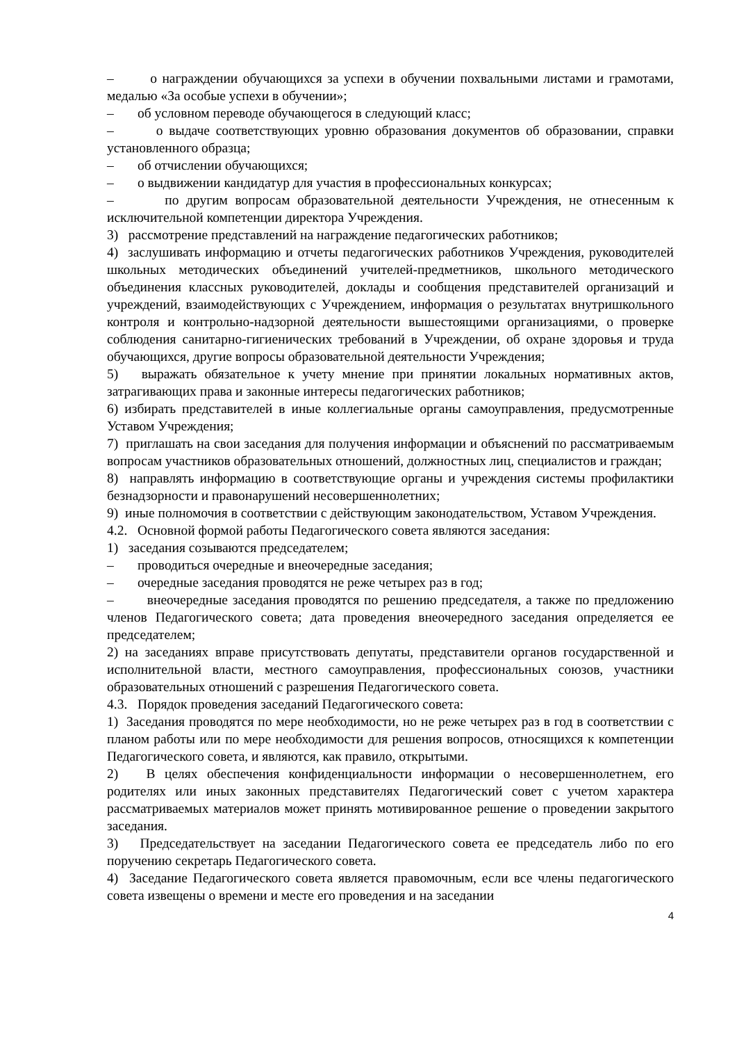– о награждении обучающихся за успехи в обучении похвальными листами и грамотами, медалью «За особые успехи в обучении»;
– об условном переводе обучающегося в следующий класс;
– о выдаче соответствующих уровню образования документов об образовании, справки установленного образца;
– об отчислении обучающихся;
– о выдвижении кандидатур для участия в профессиональных конкурсах;
– по другим вопросам образовательной деятельности Учреждения, не отнесенным к исключительной компетенции директора Учреждения.
3) рассмотрение представлений на награждение педагогических работников;
4) заслушивать информацию и отчеты педагогических работников Учреждения, руководителей школьных методических объединений учителей-предметников, школьного методического объединения классных руководителей, доклады и сообщения представителей организаций и учреждений, взаимодействующих с Учреждением, информация о результатах внутришкольного контроля и контрольно-надзорной деятельности вышестоящими организациями, о проверке соблюдения санитарно-гигиенических требований в Учреждении, об охране здоровья и труда обучающихся, другие вопросы образовательной деятельности Учреждения;
5) выражать обязательное к учету мнение при принятии локальных нормативных актов, затрагивающих права и законные интересы педагогических работников;
6) избирать представителей в иные коллегиальные органы самоуправления, предусмотренные Уставом Учреждения;
7) приглашать на свои заседания для получения информации и объяснений по рассматриваемым вопросам участников образовательных отношений, должностных лиц, специалистов и граждан;
8) направлять информацию в соответствующие органы и учреждения системы профилактики безнадзорности и правонарушений несовершеннолетних;
9) иные полномочия в соответствии с действующим законодательством, Уставом Учреждения.
4.2. Основной формой работы Педагогического совета являются заседания:
1) заседания созываются председателем;
– проводиться очередные и внеочередные заседания;
– очередные заседания проводятся не реже четырех раз в год;
– внеочередные заседания проводятся по решению председателя, а также по предложению членов Педагогического совета; дата проведения внеочередного заседания определяется ее председателем;
2) на заседаниях вправе присутствовать депутаты, представители органов государственной и исполнительной власти, местного самоуправления, профессиональных союзов, участники образовательных отношений с разрешения Педагогического совета.
4.3. Порядок проведения заседаний Педагогического совета:
1) Заседания проводятся по мере необходимости, но не реже четырех раз в год в соответствии с планом работы или по мере необходимости для решения вопросов, относящихся к компетенции Педагогического совета, и являются, как правило, открытыми.
2) В целях обеспечения конфиденциальности информации о несовершеннолетнем, его родителях или иных законных представителях Педагогический совет с учетом характера рассматриваемых материалов может принять мотивированное решение о проведении закрытого заседания.
3) Председательствует на заседании Педагогического совета ее председатель либо по его поручению секретарь Педагогического совета.
4) Заседание Педагогического совета является правомочным, если все члены педагогического совета извещены о времени и месте его проведения и на заседании
4